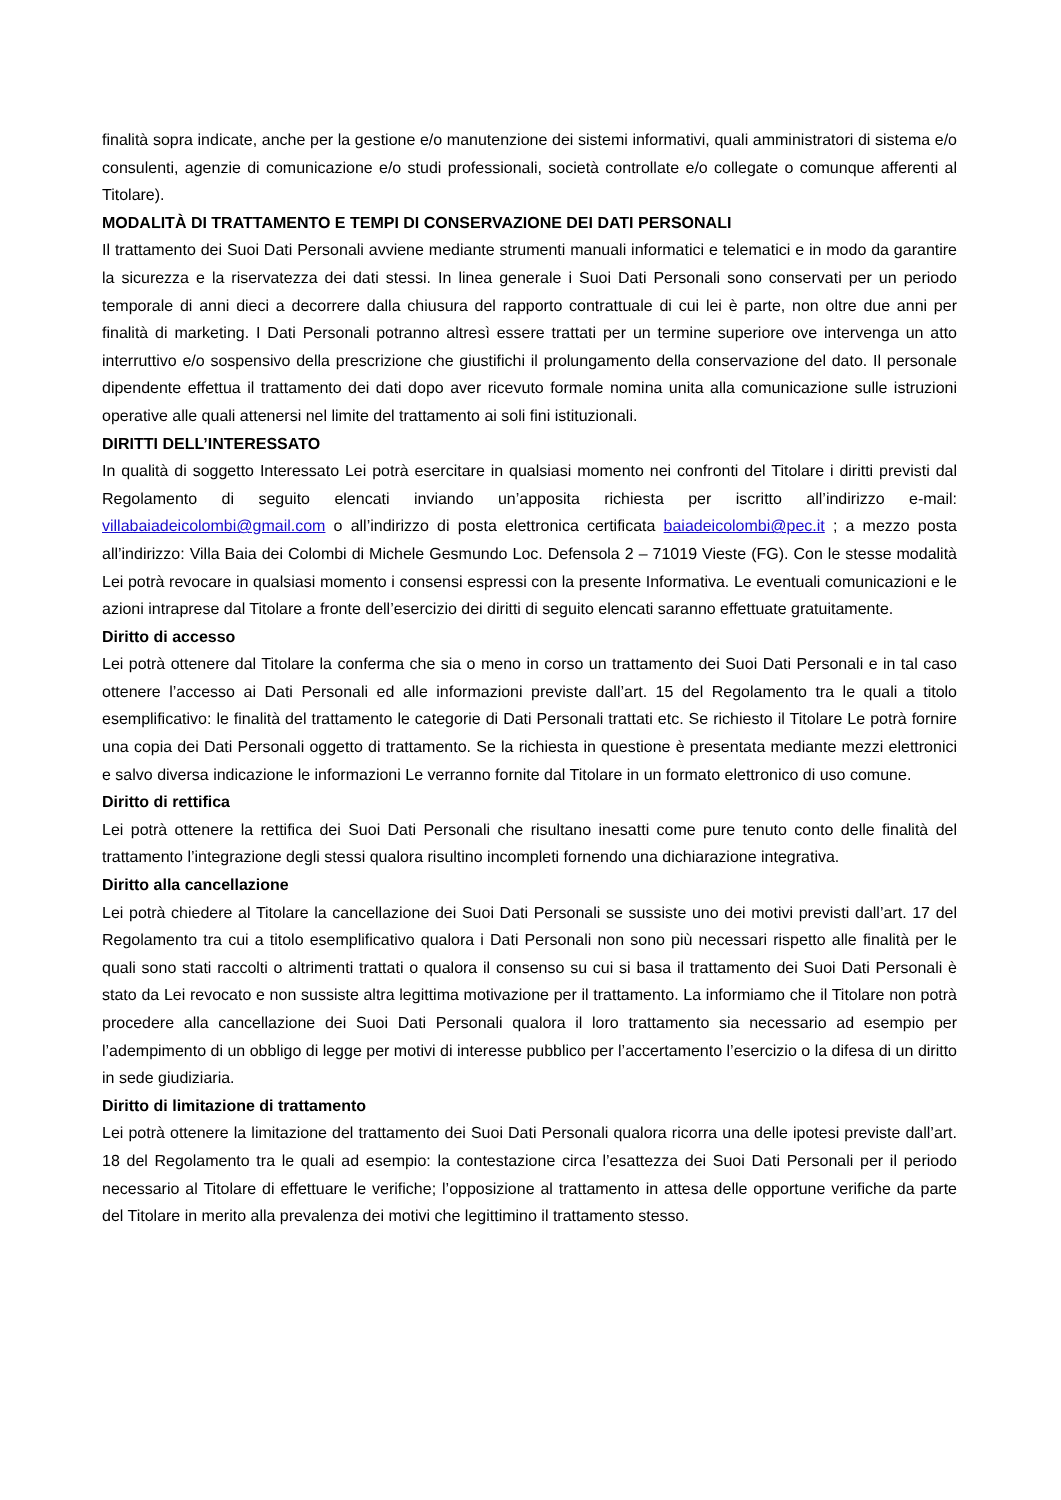finalità sopra indicate, anche per la gestione e/o manutenzione dei sistemi informativi, quali amministratori di sistema e/o consulenti, agenzie di comunicazione e/o studi professionali, società controllate e/o collegate o comunque afferenti al Titolare).
MODALITÀ DI TRATTAMENTO E TEMPI DI CONSERVAZIONE DEI DATI PERSONALI
Il trattamento dei Suoi Dati Personali avviene mediante strumenti manuali informatici e telematici e in modo da garantire la sicurezza e la riservatezza dei dati stessi. In linea generale i Suoi Dati Personali sono conservati per un periodo temporale di anni dieci a decorrere dalla chiusura del rapporto contrattuale di cui lei è parte, non oltre due anni per finalità di marketing. I Dati Personali potranno altresì essere trattati per un termine superiore ove intervenga un atto interruttivo e/o sospensivo della prescrizione che giustifichi il prolungamento della conservazione del dato. Il personale dipendente effettua il trattamento dei dati dopo aver ricevuto formale nomina unita alla comunicazione sulle istruzioni operative alle quali attenersi nel limite del trattamento ai soli fini istituzionali.
DIRITTI DELL’INTERESSATO
In qualità di soggetto Interessato Lei potrà esercitare in qualsiasi momento nei confronti del Titolare i diritti previsti dal Regolamento di seguito elencati inviando un’apposita richiesta per iscritto all’indirizzo e-mail: villabaiadeicolombi@gmail.com o all’indirizzo di posta elettronica certificata baiadeicolombi@pec.it ; a mezzo posta all’indirizzo: Villa Baia dei Colombi di Michele Gesmundo Loc. Defensola 2 – 71019 Vieste (FG). Con le stesse modalità Lei potrà revocare in qualsiasi momento i consensi espressi con la presente Informativa. Le eventuali comunicazioni e le azioni intraprese dal Titolare a fronte dell’esercizio dei diritti di seguito elencati saranno effettuate gratuitamente.
Diritto di accesso
Lei potrà ottenere dal Titolare la conferma che sia o meno in corso un trattamento dei Suoi Dati Personali e in tal caso ottenere l’accesso ai Dati Personali ed alle informazioni previste dall’art. 15 del Regolamento tra le quali a titolo esemplificativo: le finalità del trattamento le categorie di Dati Personali trattati etc. Se richiesto il Titolare Le potrà fornire una copia dei Dati Personali oggetto di trattamento. Se la richiesta in questione è presentata mediante mezzi elettronici e salvo diversa indicazione le informazioni Le verranno fornite dal Titolare in un formato elettronico di uso comune.
Diritto di rettifica
Lei potrà ottenere la rettifica dei Suoi Dati Personali che risultano inesatti come pure tenuto conto delle finalità del trattamento l’integrazione degli stessi qualora risultino incompleti fornendo una dichiarazione integrativa.
Diritto alla cancellazione
Lei potrà chiedere al Titolare la cancellazione dei Suoi Dati Personali se sussiste uno dei motivi previsti dall’art. 17 del Regolamento tra cui a titolo esemplificativo qualora i Dati Personali non sono più necessari rispetto alle finalità per le quali sono stati raccolti o altrimenti trattati o qualora il consenso su cui si basa il trattamento dei Suoi Dati Personali è stato da Lei revocato e non sussiste altra legittima motivazione per il trattamento. La informiamo che il Titolare non potrà procedere alla cancellazione dei Suoi Dati Personali qualora il loro trattamento sia necessario ad esempio per l’adempimento di un obbligo di legge per motivi di interesse pubblico per l’accertamento l’esercizio o la difesa di un diritto in sede giudiziaria.
Diritto di limitazione di trattamento
Lei potrà ottenere la limitazione del trattamento dei Suoi Dati Personali qualora ricorra una delle ipotesi previste dall’art. 18 del Regolamento tra le quali ad esempio: la contestazione circa l’esattezza dei Suoi Dati Personali per il periodo necessario al Titolare di effettuare le verifiche; l’opposizione al trattamento in attesa delle opportune verifiche da parte del Titolare in merito alla prevalenza dei motivi che legittimino il trattamento stesso.